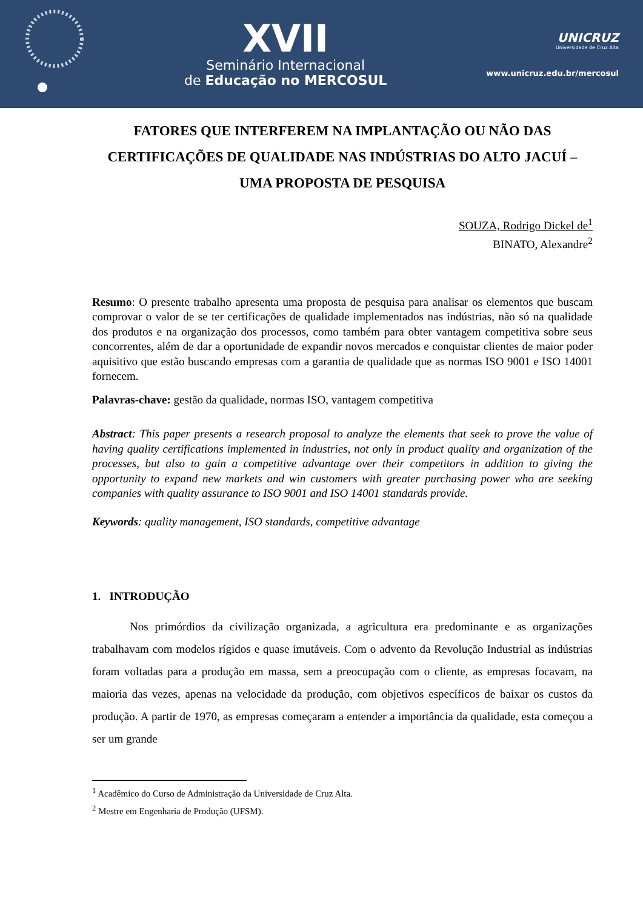XVII
Seminário Internacional
de Educação no MERCOSUL
UNICRUZ
Universidade de Cruz Alta
www.unicruz.edu.br/mercosul
FATORES QUE INTERFEREM NA IMPLANTAÇÃO OU NÃO DAS CERTIFICAÇÕES DE QUALIDADE NAS INDÚSTRIAS DO ALTO JACUÍ – UMA PROPOSTA DE PESQUISA
SOUZA, Rodrigo Dickel de<sup>1</sup>
BINATO, Alexandre<sup>2</sup>
Resumo: O presente trabalho apresenta uma proposta de pesquisa para analisar os elementos que buscam comprovar o valor de se ter certificações de qualidade implementados nas indústrias, não só na qualidade dos produtos e na organização dos processos, como também para obter vantagem competitiva sobre seus concorrentes, além de dar a oportunidade de expandir novos mercados e conquistar clientes de maior poder aquisitivo que estão buscando empresas com a garantia de qualidade que as normas ISO 9001 e ISO 14001 fornecem.
Palavras-chave: gestão da qualidade, normas ISO, vantagem competitiva
Abstract: This paper presents a research proposal to analyze the elements that seek to prove the value of having quality certifications implemented in industries, not only in product quality and organization of the processes, but also to gain a competitive advantage over their competitors in addition to giving the opportunity to expand new markets and win customers with greater purchasing power who are seeking companies with quality assurance to ISO 9001 and ISO 14001 standards provide.
Keywords: quality management, ISO standards, competitive advantage
1. INTRODUÇÃO
Nos primórdios da civilização organizada, a agricultura era predominante e as organizações trabalhavam com modelos rígidos e quase imutáveis. Com o advento da Revolução Industrial as indústrias foram voltadas para a produção em massa, sem a preocupação com o cliente, as empresas focavam, na maioria das vezes, apenas na velocidade da produção, com objetivos específicos de baixar os custos da produção. A partir de 1970, as empresas começaram a entender a importância da qualidade, esta começou a ser um grande
<sup>1</sup> Acadêmico do Curso de Administração da Universidade de Cruz Alta.
<sup>2</sup> Mestre em Engenharia de Produção (UFSM).